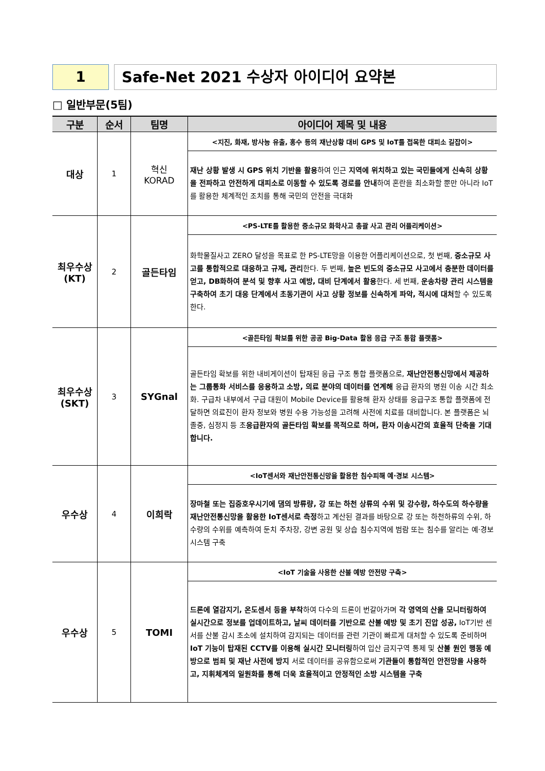1 Safe-Net 2021 수상자 아이디어 요약본
□ 일반부문(5팀)
| 구분 | 순서 | 팀명 | 아이디어 제목 및 내용 |
| --- | --- | --- | --- |
| 대상 | 1 | 혁신 KORAD | <지진, 화재, 방사능 유출, 홍수 등의 재난상황 대비 GPS 및 IoT를 접목한 대피소 길잡이> |
| | | | 재난 상황 발생 시 GPS 위치 기반을 활용 하여 인근 지역에 위치하고 있는 국민들에게 신속히 상황을 전파하고 안전하게 대피소로 이동할 수 있도록 경로를 안내 하여 혼란을 최소화할 뿐만 아니라 IoT를 활용한 체계적인 조치를 통해 국민의 안전을 극대화 |
| 최우수상 (KT) | 2 | 골든타임 | <PS-LTE를 활용한 중소규모 화학사고 총괄 사고 관리 어플리케이션> |
| | | | 화학물질사고 ZERO 달성을 목표로 한 PS-LTE망을 이용한 어플리케이션으로, 첫 번째, 중소규모 사고를 통합적으로 대응하고 규제, 관리 한다. 두 번째, 높은 빈도의 중소규모 사고에서 충분한 데이터를 얻고, DB화하여 분석 및 향후 사고 예방, 대비 단계에서 활용 한다. 세 번째, 운송차량 관리 시스템을 구축하여 초기 대응 단계에서 초동기관이 사고 상황 정보를 신속하게 파악, 적시에 대처 할 수 있도록 한다. |
| 최우수상 (SKT) | 3 | SYGnal | <골든타임 확보를 위한 공공 Big-Data 활용 응급 구조 통합 플랫폼> |
| | | | 골든타임 확보를 위한 내비게이션이 탑재된 응급 구조 통합 플랫폼으로, 재난안전통신망에서 제공하는 그룹통화 서비스를 응용하고 소방, 의료 분야의 데이터를 연계해 응급 환자의 병원 이송 시간 최소화. 구급차 내부에서 구급 대원이 Mobile Device를 활용해 환자 상태를 응급구조 통합 플랫폼에 전달하면 의료진이 환자 정보와 병원 수용 가능성을 고려해 사전에 치료를 대비합니다. 본 플랫폼은 뇌졸중, 심정지 등 초 응급환자의 골든타임 확보를 목적으로 하며, 환자 이송시간의 효율적 단축을 기대합니다. |
| 우수상 | 4 | 이희락 | <IoT센서와 재난안전통신망을 활용한 침수피해 예·경보 시스템> |
| | | | 장마철 또는 집중호우시기에 댐의 방류량, 강 또는 하천 상류의 수위 및 강수량, 하수도의 하수량을 재난안전통신망을 활용한 IoT센서로 측정 하고 계산된 결과를 바탕으로 강 또는 하천하류의 수위, 하수량의 수위를 예측하여 둔치 주차장, 강변 공원 및 상습 침수지역에 범람 또는 침수를 알리는 예·경보 시스템 구축 |
| 우수상 | 5 | TOMI | <IoT 기술을 사용한 산불 예방 안전망 구축> |
| | | | 드론에 열감지기, 온도센서 등을 부착 하여 다수의 드론이 번갈아가며 각 영역의 산을 모니터링하여 실시간으로 정보를 업데이트하고, 날씨 데이터를 기반으로 산불 예방 및 초기 진압 성공, IoT기반 센서를 산불 감시 초소에 설치하여 감지되는 데이터를 관련 기관이 빠르게 대처할 수 있도록 준비하며 IoT 기능이 탑재된 CCTV를 이용해 실시간 모니터링 하여 입산 금지구역 통제 및 산불 원인 행동 예방으로 범죄 및 재난 사전에 방지 서로 데이터를 공유함으로써 기관들이 통합적인 안전망을 사용하고, 지휘체계의 일원화를 통해 더욱 효율적이고 안정적인 소방 시스템을 구축 |